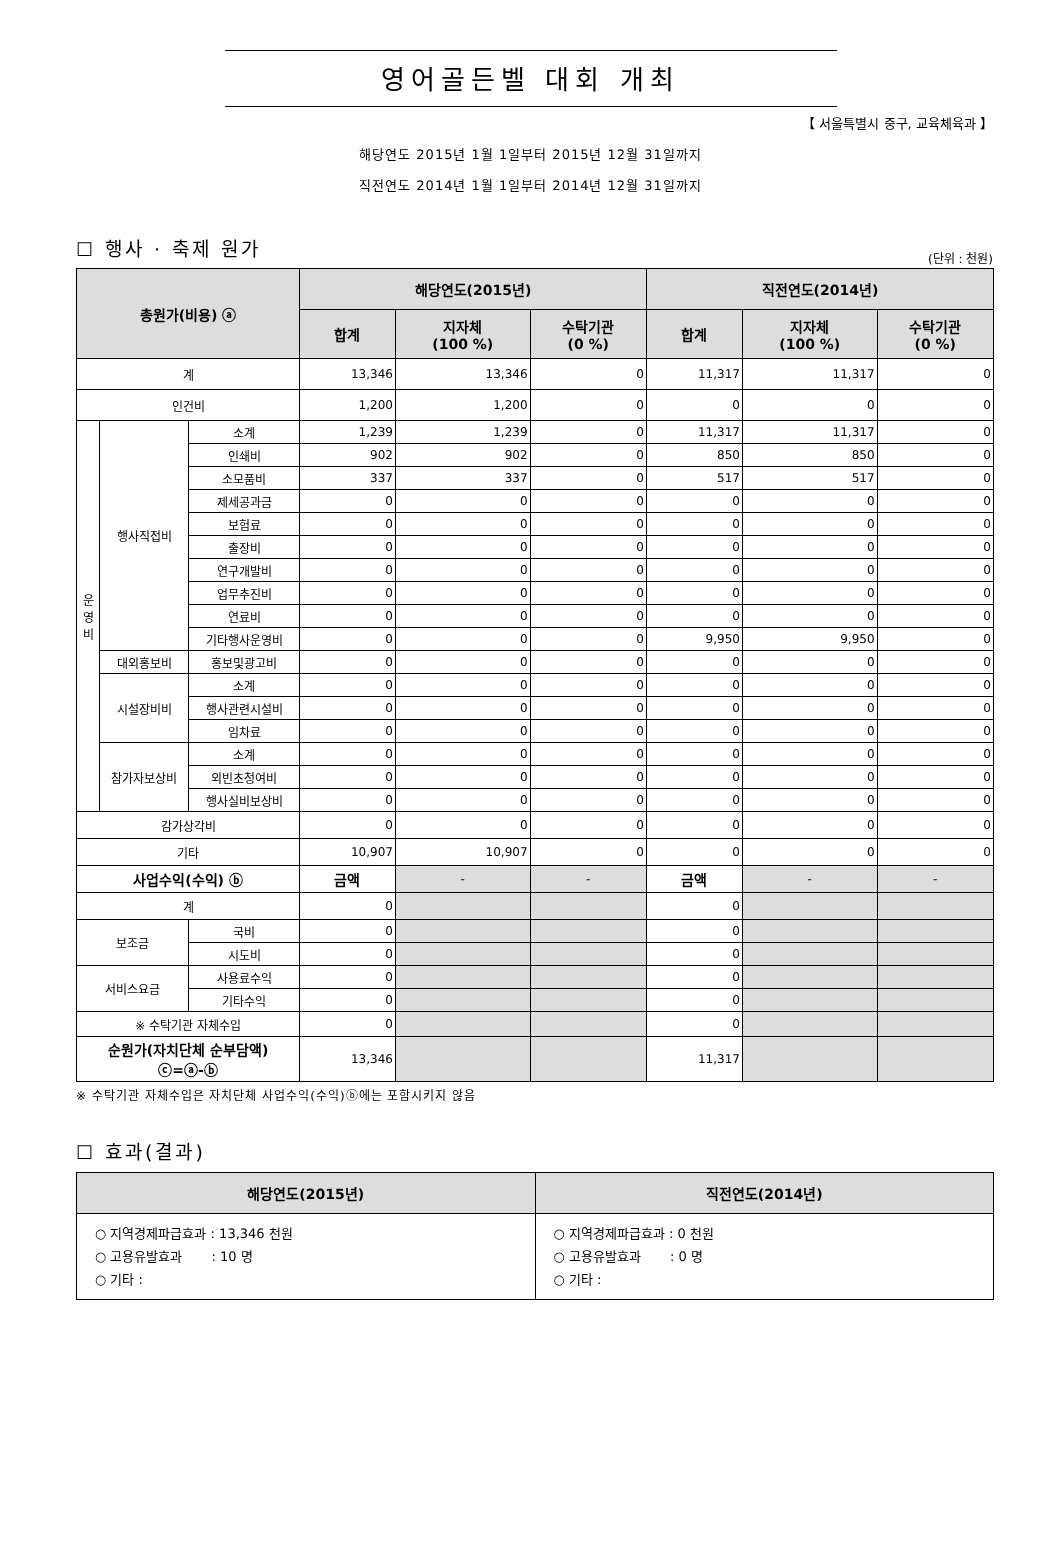영어골든벨 대회 개최
【 서울특별시 중구, 교육체육과 】
해당연도 2015년 1월 1일부터 2015년 12월 31일까지
직전연도 2014년 1월 1일부터 2014년 12월 31일까지
☐ 행사 · 축제 원가
(단위 : 천원)
| 총원가(비용) ⓐ | | | 해당연도(2015년) | | | 직전연도(2014년) | | |
| --- | --- | --- | --- | --- | --- | --- | --- | --- |
| | | | 합계 | 지자체 (100 %) | 수탁기관 (0 %) | 합계 | 지자체 (100 %) | 수탁기관 (0 %) |
| 계 | | | 13,346 | 13,346 | 0 | 11,317 | 11,317 | 0 |
| 인건비 | | | 1,200 | 1,200 | 0 | 0 | 0 | 0 |
| 운 영 비 | 행사직접비 | 소계 | 1,239 | 1,239 | 0 | 11,317 | 11,317 | 0 |
| | | 인쇄비 | 902 | 902 | 0 | 850 | 850 | 0 |
| | | 소모품비 | 337 | 337 | 0 | 517 | 517 | 0 |
| | | 제세공과금 | 0 | 0 | 0 | 0 | 0 | 0 |
| | | 보험료 | 0 | 0 | 0 | 0 | 0 | 0 |
| | | 출장비 | 0 | 0 | 0 | 0 | 0 | 0 |
| | | 연구개발비 | 0 | 0 | 0 | 0 | 0 | 0 |
| | | 업무추진비 | 0 | 0 | 0 | 0 | 0 | 0 |
| | | 연료비 | 0 | 0 | 0 | 0 | 0 | 0 |
| | | 기타행사운영비 | 0 | 0 | 0 | 9,950 | 9,950 | 0 |
| | 대외홍보비 | 홍보및광고비 | 0 | 0 | 0 | 0 | 0 | 0 |
| | 시설장비비 | 소계 | 0 | 0 | 0 | 0 | 0 | 0 |
| | | 행사관련시설비 | 0 | 0 | 0 | 0 | 0 | 0 |
| | | 임차료 | 0 | 0 | 0 | 0 | 0 | 0 |
| | 참가자보상비 | 소계 | 0 | 0 | 0 | 0 | 0 | 0 |
| | | 외빈초청여비 | 0 | 0 | 0 | 0 | 0 | 0 |
| | | 행사실비보상비 | 0 | 0 | 0 | 0 | 0 | 0 |
| 감가상각비 | | | 0 | 0 | 0 | 0 | 0 | 0 |
| 기타 | | | 10,907 | 10,907 | 0 | 0 | 0 | 0 |
| 사업수익(수익) ⓑ | | | 금액 | - | - | 금액 | - | - |
| 계 | | | 0 | | | 0 | | |
| 보조금 | | 국비 | 0 | | | 0 | | |
| | | 시도비 | 0 | | | 0 | | |
| 서비스요금 | | 사용료수익 | 0 | | | 0 | | |
| | | 기타수익 | 0 | | | 0 | | |
| ※ 수탁기관 자체수입 | | | 0 | | | 0 | | |
| 순원가(자치단체 순부담액) ⓒ=ⓐ-ⓑ | | | 13,346 | | | 11,317 | | |
※ 수탁기관 자체수입은 자치단체 사업수익(수익)ⓑ에는 포함시키지 않음
☐ 효과(결과)
| 해당연도(2015년) | 직전연도(2014년) |
| --- | --- |
| ○ 지역경제파급효과 : 13,346 천원 ○ 고용유발효과 : 10 명 ○ 기타 : | ○ 지역경제파급효과 : 0 천원 ○ 고용유발효과 : 0 명 ○ 기타 : |